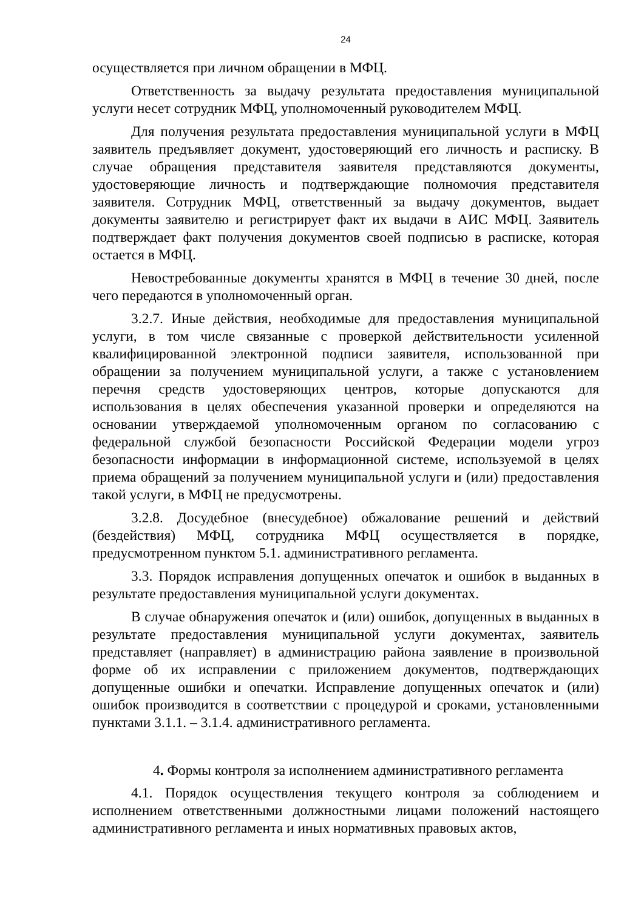24
осуществляется при личном обращении в МФЦ.
Ответственность за выдачу результата предоставления муниципальной услуги несет сотрудник МФЦ, уполномоченный руководителем МФЦ.
Для получения результата предоставления муниципальной услуги в МФЦ заявитель предъявляет документ, удостоверяющий его личность и расписку. В случае обращения представителя заявителя представляются документы, удостоверяющие личность и подтверждающие полномочия представителя заявителя. Сотрудник МФЦ, ответственный за выдачу документов, выдает документы заявителю и регистрирует факт их выдачи в АИС МФЦ. Заявитель подтверждает факт получения документов своей подписью в расписке, которая остается в МФЦ.
Невостребованные документы хранятся в МФЦ в течение 30 дней, после чего передаются в уполномоченный орган.
3.2.7. Иные действия, необходимые для предоставления муниципальной услуги, в том числе связанные с проверкой действительности усиленной квалифицированной электронной подписи заявителя, использованной при обращении за получением муниципальной услуги, а также с установлением перечня средств удостоверяющих центров, которые допускаются для использования в целях обеспечения указанной проверки и определяются на основании утверждаемой уполномоченным органом по согласованию с федеральной службой безопасности Российской Федерации модели угроз безопасности информации в информационной системе, используемой в целях приема обращений за получением муниципальной услуги и (или) предоставления такой услуги, в МФЦ не предусмотрены.
3.2.8. Досудебное (внесудебное) обжалование решений и действий (бездействия) МФЦ, сотрудника МФЦ осуществляется в порядке, предусмотренном пунктом 5.1. административного регламента.
3.3. Порядок исправления допущенных опечаток и ошибок в выданных в результате предоставления муниципальной услуги документах.
В случае обнаружения опечаток и (или) ошибок, допущенных в выданных в результате предоставления муниципальной услуги документах, заявитель представляет (направляет) в администрацию района заявление в произвольной форме об их исправлении с приложением документов, подтверждающих допущенные ошибки и опечатки. Исправление допущенных опечаток и (или) ошибок производится в соответствии с процедурой и сроками, установленными пунктами 3.1.1. – 3.1.4. административного регламента.
4. Формы контроля за исполнением административного регламента
4.1. Порядок осуществления текущего контроля за соблюдением и исполнением ответственными должностными лицами положений настоящего административного регламента и иных нормативных правовых актов,